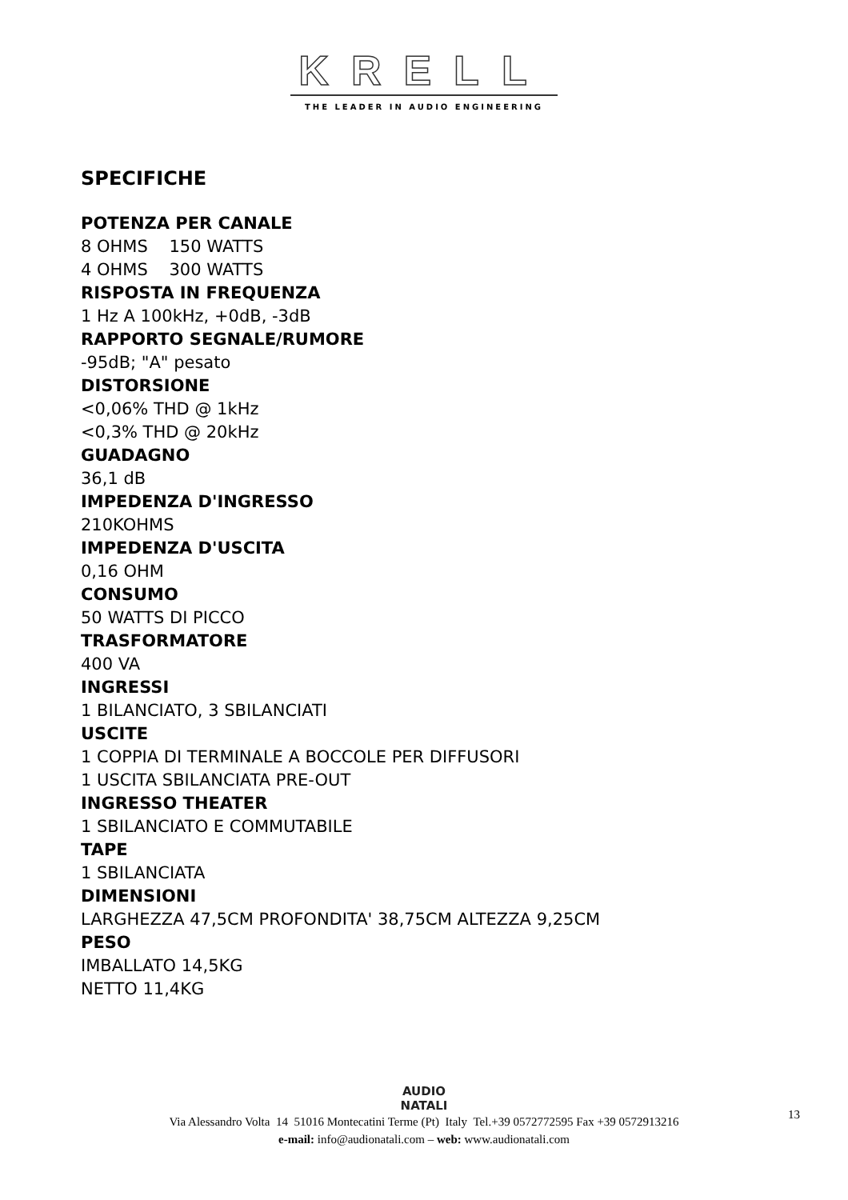KRELL
THE LEADER IN AUDIO ENGINEERING
SPECIFICHE
POTENZA PER CANALE
8 OHMS 150 WATTS
4 OHMS 300 WATTS
RISPOSTA IN FREQUENZA
1 Hz A 100kHz, +0dB, -3dB
RAPPORTO SEGNALE/RUMORE
-95dB; "A" pesato
DISTORSIONE
<0,06% THD @ 1kHz
<0,3% THD @ 20kHz
GUADAGNO
36,1 dB
IMPEDENZA D'INGRESSO
210KOHMS
IMPEDENZA D'USCITA
0,16 OHM
CONSUMO
50 WATTS DI PICCO
TRASFORMATORE
400 VA
INGRESSI
1 BILANCIATO, 3 SBILANCIATI
USCITE
1 COPPIA DI TERMINALE A BOCCOLE PER DIFFUSORI
1 USCITA SBILANCIATA PRE-OUT
INGRESSO THEATER
1 SBILANCIATO E COMMUTABILE
TAPE
1 SBILANCIATA
DIMENSIONI
LARGHEZZA 47,5CM PROFONDITA' 38,75CM ALTEZZA 9,25CM
PESO
IMBALLATO 14,5KG
NETTO 11,4KG
AUDIO
NATALI
Via Alessandro Volta 14 51016 Montecatini Terme (Pt) Italy Tel.+39 0572772595 Fax +39 0572913216
e-mail: info@audionatali.com – web: www.audionatali.com
13